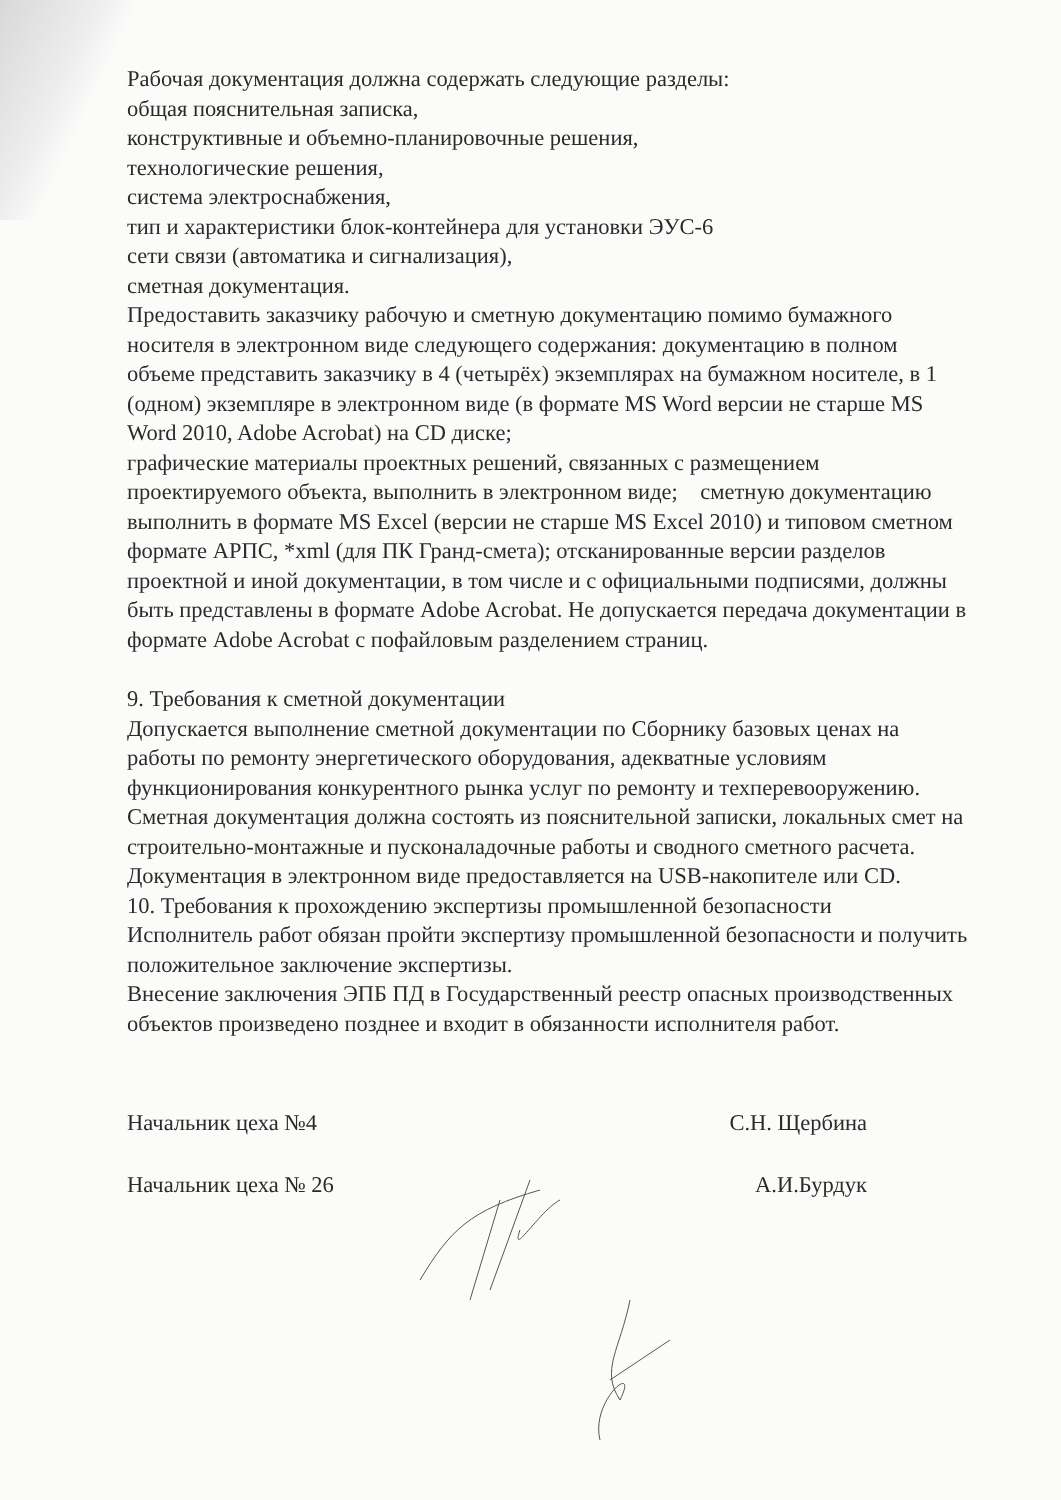Рабочая документация должна содержать следующие разделы:
общая пояснительная записка,
конструктивные и объемно-планировочные решения,
технологические решения,
система электроснабжения,
тип и характеристики блок-контейнера для установки ЭУС-6
сети связи (автоматика и сигнализация),
сметная документация.
Предоставить заказчику рабочую и сметную документацию помимо бумажного носителя в электронном виде следующего содержания: документацию в полном объеме представить заказчику в 4 (четырёх) экземплярах на бумажном носителе, в 1 (одном) экземпляре в электронном виде (в формате MS Word версии не старше MS Word 2010, Adobe Acrobat) на CD диске;
графические материалы проектных решений, связанных с размещением проектируемого объекта, выполнить в электронном виде; сметную документацию выполнить в формате MS Excel (версии не старше MS Excel 2010) и типовом сметном формате АРПС, *xml (для ПК Гранд-смета); отсканированные версии разделов проектной и иной документации, в том числе и с официальными подписями, должны быть представлены в формате Adobe Acrobat. Не допускается передача документации в формате Adobe Acrobat с пофайловым разделением страниц.
9. Требования к сметной документации
Допускается выполнение сметной документации по Сборнику базовых ценах на работы по ремонту энергетического оборудования, адекватные условиям функционирования конкурентного рынка услуг по ремонту и техперевооружению.
Сметная документация должна состоять из пояснительной записки, локальных смет на строительно-монтажные и пусконаладочные работы и сводного сметного расчета.
Документация в электронном виде предоставляется на USB-накопителе или CD.
10. Требования к прохождению экспертизы промышленной безопасности
Исполнитель работ обязан пройти экспертизу промышленной безопасности и получить положительное заключение экспертизы.
Внесение заключения ЭПБ ПД в Государственный реестр опасных производственных объектов произведено позднее и входит в обязанности исполнителя работ.
Начальник цеха №4 С.Н. Щербина
Начальник цеха № 26 А.И.Бурдук